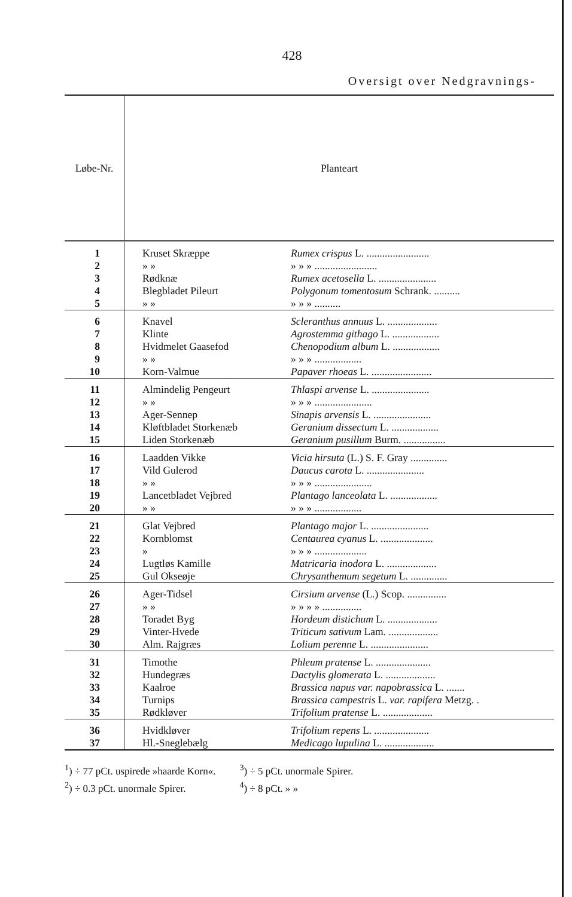428
Oversigt over Nedgravnings-
| Løbe-Nr. | Planteart | |
| --- | --- | --- |
| 1 | Kruset Skræppe | Rumex crispus L. ........................ |
| 2 | » » | » » » ........................ |
| 3 | Rødknæ | Rumex acetosella L. ...................... |
| 4 | Blegbladet Pileurt | Polygonum tomentosum Schrank. .......... |
| 5 | » » | » » » .......... |
| 6 | Knavel | Scleranthus annuus L. ................... |
| 7 | Klinte | Agrostemma githago L. .................. |
| 8 | Hvidmelet Gaasefod | Chenopodium album L. .................. |
| 9 | » » | » » » .................. |
| 10 | Korn-Valmue | Papaver rhoeas L. ....................... |
| 11 | Almindelig Pengeurt | Thlaspi arvense L. ...................... |
| 12 | » » | » » » ...................... |
| 13 | Ager-Sennep | Sinapis arvensis L. ...................... |
| 14 | Kløftbladet Storkenæb | Geranium dissectum L. .................. |
| 15 | Liden Storkenæb | Geranium pusillum Burm. ................ |
| 16 | Laadden Vikke | Vicia hirsuta (L.) S. F. Gray .............. |
| 17 | Vild Gulerod | Daucus carota L. ...................... |
| 18 | » » | » » » ...................... |
| 19 | Lancetbladet Vejbred | Plantago lanceolata L. .................. |
| 20 | » » | » » » .................. |
| 21 | Glat Vejbred | Plantago major L. ...................... |
| 22 | Kornblomst | Centaurea cyanus L. .................... |
| 23 | » | » » » .................... |
| 24 | Lugtløs Kamille | Matricaria inodora L. ................... |
| 25 | Gul Okseøje | Chrysanthemum segetum L. .............. |
| 26 | Ager-Tidsel | Cirsium arvense (L.) Scop. ............... |
| 27 | » » | » » » » ............... |
| 28 | Toradet Byg | Hordeum distichum L. ................... |
| 29 | Vinter-Hvede | Triticum sativum Lam. ................... |
| 30 | Alm. Rajgræs | Lolium perenne L. ...................... |
| 31 | Timothe | Phleum pratense L. ..................... |
| 32 | Hundegræs | Dactylis glomerata L. ................... |
| 33 | Kaalroe | Brassica napus var. napobrassica L. ....... |
| 34 | Turnips | Brassica campestris L. var. rapifera Metzg. . |
| 35 | Rødkløver | Trifolium pratense L. ................... |
| 36 | Hvidkløver | Trifolium repens L. ..................... |
| 37 | Hl.-Sneglebælg | Medicago lupulina L. ................... |
<sup>1</sup>) ÷ 77 pCt. uspirede »haarde Korn«.
<sup>2</sup>) ÷ 0.3 pCt. unormale Spirer.
<sup>3</sup>) ÷ 5 pCt. unormale Spirer.
<sup>4</sup>) ÷ 8 pCt. » »